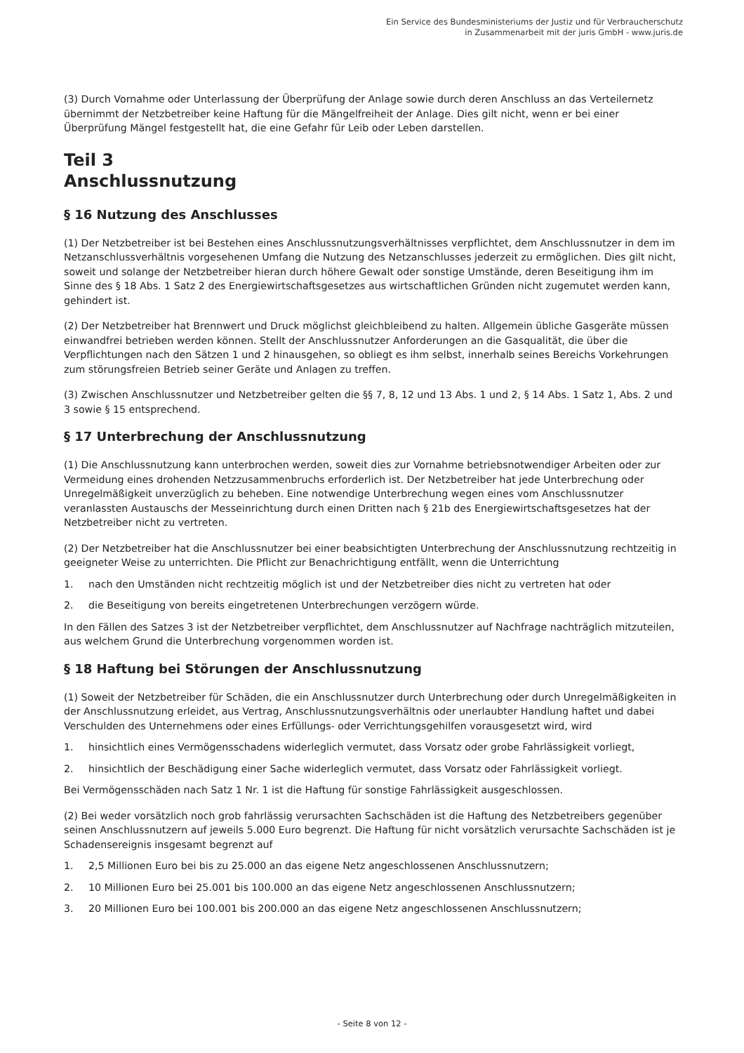Ein Service des Bundesministeriums der Justiz und für Verbraucherschutz
in Zusammenarbeit mit der juris GmbH - www.juris.de
(3) Durch Vornahme oder Unterlassung der Überprüfung der Anlage sowie durch deren Anschluss an das Verteilernetz übernimmt der Netzbetreiber keine Haftung für die Mängelfreiheit der Anlage. Dies gilt nicht, wenn er bei einer Überprüfung Mängel festgestellt hat, die eine Gefahr für Leib oder Leben darstellen.
Teil 3
Anschlussnutzung
§ 16 Nutzung des Anschlusses
(1) Der Netzbetreiber ist bei Bestehen eines Anschlussnutzungsverhältnisses verpflichtet, dem Anschlussnutzer in dem im Netzanschlussverhältnis vorgesehenen Umfang die Nutzung des Netzanschlusses jederzeit zu ermöglichen. Dies gilt nicht, soweit und solange der Netzbetreiber hieran durch höhere Gewalt oder sonstige Umstände, deren Beseitigung ihm im Sinne des § 18 Abs. 1 Satz 2 des Energiewirtschaftsgesetzes aus wirtschaftlichen Gründen nicht zugemutet werden kann, gehindert ist.
(2) Der Netzbetreiber hat Brennwert und Druck möglichst gleichbleibend zu halten. Allgemein übliche Gasgeräte müssen einwandfrei betrieben werden können. Stellt der Anschlussnutzer Anforderungen an die Gasqualität, die über die Verpflichtungen nach den Sätzen 1 und 2 hinausgehen, so obliegt es ihm selbst, innerhalb seines Bereichs Vorkehrungen zum störungsfreien Betrieb seiner Geräte und Anlagen zu treffen.
(3) Zwischen Anschlussnutzer und Netzbetreiber gelten die §§ 7, 8, 12 und 13 Abs. 1 und 2, § 14 Abs. 1 Satz 1, Abs. 2 und 3 sowie § 15 entsprechend.
§ 17 Unterbrechung der Anschlussnutzung
(1) Die Anschlussnutzung kann unterbrochen werden, soweit dies zur Vornahme betriebsnotwendiger Arbeiten oder zur Vermeidung eines drohenden Netzzusammenbruchs erforderlich ist. Der Netzbetreiber hat jede Unterbrechung oder Unregelmäßigkeit unverzüglich zu beheben. Eine notwendige Unterbrechung wegen eines vom Anschlussnutzer veranlassten Austauschs der Messeinrichtung durch einen Dritten nach § 21b des Energiewirtschaftsgesetzes hat der Netzbetreiber nicht zu vertreten.
(2) Der Netzbetreiber hat die Anschlussnutzer bei einer beabsichtigten Unterbrechung der Anschlussnutzung rechtzeitig in geeigneter Weise zu unterrichten. Die Pflicht zur Benachrichtigung entfällt, wenn die Unterrichtung
1. nach den Umständen nicht rechtzeitig möglich ist und der Netzbetreiber dies nicht zu vertreten hat oder
2. die Beseitigung von bereits eingetretenen Unterbrechungen verzögern würde.
In den Fällen des Satzes 3 ist der Netzbetreiber verpflichtet, dem Anschlussnutzer auf Nachfrage nachträglich mitzuteilen, aus welchem Grund die Unterbrechung vorgenommen worden ist.
§ 18 Haftung bei Störungen der Anschlussnutzung
(1) Soweit der Netzbetreiber für Schäden, die ein Anschlussnutzer durch Unterbrechung oder durch Unregelmäßigkeiten in der Anschlussnutzung erleidet, aus Vertrag, Anschlussnutzungsverhältnis oder unerlaubter Handlung haftet und dabei Verschulden des Unternehmens oder eines Erfüllungs- oder Verrichtungsgehilfen vorausgesetzt wird, wird
1. hinsichtlich eines Vermögensschadens widerleglich vermutet, dass Vorsatz oder grobe Fahrlässigkeit vorliegt,
2. hinsichtlich der Beschädigung einer Sache widerleglich vermutet, dass Vorsatz oder Fahrlässigkeit vorliegt.
Bei Vermögensschäden nach Satz 1 Nr. 1 ist die Haftung für sonstige Fahrlässigkeit ausgeschlossen.
(2) Bei weder vorsätzlich noch grob fahrlässig verursachten Sachschäden ist die Haftung des Netzbetreibers gegenüber seinen Anschlussnutzern auf jeweils 5.000 Euro begrenzt. Die Haftung für nicht vorsätzlich verursachte Sachschäden ist je Schadensereignis insgesamt begrenzt auf
1. 2,5 Millionen Euro bei bis zu 25.000 an das eigene Netz angeschlossenen Anschlussnutzern;
2. 10 Millionen Euro bei 25.001 bis 100.000 an das eigene Netz angeschlossenen Anschlussnutzern;
3. 20 Millionen Euro bei 100.001 bis 200.000 an das eigene Netz angeschlossenen Anschlussnutzern;
- Seite 8 von 12 -